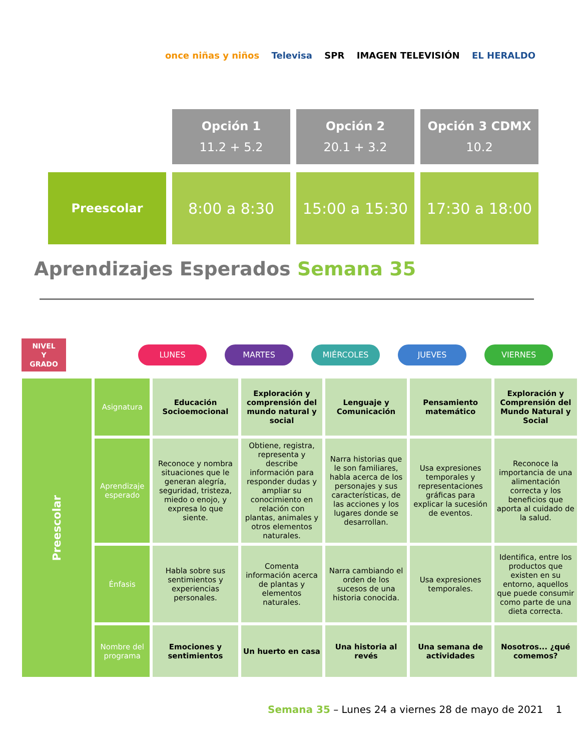once niñas y niños Televisa SPR IMAGEN TELEVISIÓN EL HERALDO
| | Opción 1 11.2 + 5.2 | Opción 2 20.1 + 3.2 | Opción 3 CDMX 10.2 |
| Preescolar | 8:00 a 8:30 | 15:00 a 15:30 | 17:30 a 18:00 |
Aprendizajes Esperados Semana 35
NIVEL
Y
GRADO
LUNES MARTES MIÉRCOLES JUEVES VIERNES
| Preescolar | Asignatura | Educación Socioemocional | Exploración y comprensión del mundo natural y social | Lenguaje y Comunicación | Pensamiento matemático | Exploración y Comprensión del Mundo Natural y Social |
| | Aprendizaje esperado | Reconoce y nombra situaciones que le generan alegría, seguridad, tristeza, miedo o enojo, y expresa lo que siente. | Obtiene, registra, representa y describe información para responder dudas y ampliar su conocimiento en relación con plantas, animales y otros elementos naturales. | Narra historias que le son familiares, habla acerca de los personajes y sus características, de las acciones y los lugares donde se desarrollan. | Usa expresiones temporales y representaciones gráficas para explicar la sucesión de eventos. | Reconoce la importancia de una alimentación correcta y los beneficios que aporta al cuidado de la salud. |
| | Énfasis | Habla sobre sus sentimientos y experiencias personales. | Comenta información acerca de plantas y elementos naturales. | Narra cambiando el orden de los sucesos de una historia conocida. | Usa expresiones temporales. | Identifica, entre los productos que existen en su entorno, aquellos que puede consumir como parte de una dieta correcta. |
| | Nombre del programa | Emociones y sentimientos | Un huerto en casa | Una historia al revés | Una semana de actividades | Nosotros... ¿qué comemos? |
Semana 35 – Lunes 24 a viernes 28 de mayo de 2021 1